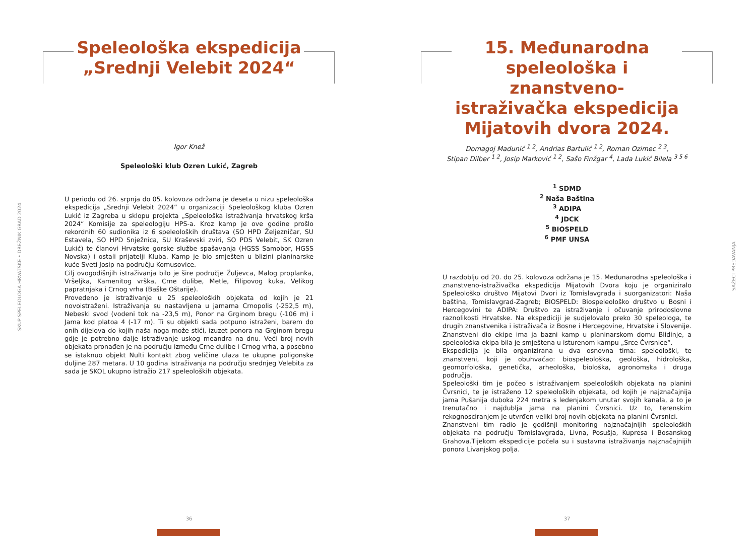Speleološka ekspedicija „Srednji Velebit 2024“
SKUP SPELEOLOGA HRVATSKE • DREŽNIK GRAD 2024.
Igor Knež
Speleološki klub Ozren Lukić, Zagreb
U periodu od 26. srpnja do 05. kolovoza održana je deseta u nizu speleološka ekspedicija „Srednji Velebit 2024“ u organizaciji Speleološkog kluba Ozren Lukić iz Zagreba u sklopu projekta „Speleološka istraživanja hrvatskog krša 2024“ Komisije za speleologiju HPS-a. Kroz kamp je ove godine prošlo rekordnih 60 sudionika iz 6 speleoloških društava (SO HPD Željezničar, SU Estavela, SO HPD Snježnica, SU Kraševski zviri, SO PDS Velebit, SK Ozren Lukić) te članovi Hrvatske gorske službe spašavanja (HGSS Samobor, HGSS Novska) i ostali prijatelji Kluba. Kamp je bio smješten u blizini planinarske kuće Sveti Josip na području Komusovice.
Cilj ovogodišnjih istraživanja bilo je šire područje Žuljevca, Malog proplanka, Vršeljka, Kamenitog vrška, Crne dulibe, Metle, Filipovog kuka, Velikog papratnjaka i Crnog vrha (Baške Oštarije).
Provedeno je istraživanje u 25 speleoloških objekata od kojih je 21 novoistraženi. Istraživanja su nastavljena u jamama Crnopolis (-252,5 m), Nebeski svod (vodeni tok na -23,5 m), Ponor na Grginom bregu (-106 m) i Jama kod platoa 4 (-17 m). Ti su objekti sada potpuno istraženi, barem do onih dijelova do kojih naša noga može stići, izuzet ponora na Grginom bregu gdje je potrebno dalje istraživanje uskog meandra na dnu. Veći broj novih objekata pronađen je na području između Crne dulibe i Crnog vrha, a posebno se istaknuo objekt Nulti kontakt zbog veličine ulaza te ukupne poligonske duljine 287 metara. U 10 godina istraživanja na području srednjeg Velebita za sada je SKOL ukupno istražio 217 speleoloških objekata.
36
15. Međunarodna speleološka i znanstveno-istraživačka ekspedicija Mijatovih dvora 2024.
SAŽECI PREDAVANJA
Domagoj Madunić <sup>1 2</sup>, Andrias Bartulić <sup>1 2</sup>, Roman Ozimec <sup>2 3</sup>,
Stipan Dilber <sup>1 2</sup>, Josip Marković <sup>1 2</sup>, Sašo Finžgar <sup>4</sup>, Lada Lukić Bilela <sup>3 5 6</sup>
<sup>1</sup> SDMD
<sup>2</sup> Naša Baština
<sup>3</sup> ADIPA
<sup>4</sup> JDCK
<sup>5</sup> BIOSPELD
<sup>6</sup> PMF UNSA
U razdoblju od 20. do 25. kolovoza održana je 15. Međunarodna speleološka i znanstveno-istraživačka ekspedicija Mijatovih Dvora koju je organiziralo Speleološko društvo Mijatovi Dvori iz Tomislavgrada i suorganizatori: Naša baština, Tomislavgrad-Zagreb; BIOSPELD: Biospeleološko društvo u Bosni i Hercegovini te ADIPA: Društvo za istraživanje i očuvanje prirodoslovne raznolikosti Hrvatske. Na ekspediciji je sudjelovalo preko 30 speleologa, te drugih znanstvenika i istraživača iz Bosne i Hercegovine, Hrvatske i Slovenije. Znanstveni dio ekipe ima ja bazni kamp u planinarskom domu Blidinje, a speleološka ekipa bila je smještena u isturenom kampu „Srce Čvrsnice“.
Ekspedicija je bila organizirana u dva osnovna tima: speleološki, te znanstveni, koji je obuhvaćao: biospeleološka, geološka, hidrološka, geomorfološka, genetička, arheološka, biološka, agronomska i druga područja.
Speleološki tim je počeo s istraživanjem speleoloških objekata na planini Čvrsnici, te je istraženo 12 speleoloških objekata, od kojih je najznačajnija jama Pušanija duboka 224 metra s ledenjakom unutar svojih kanala, a to je trenutačno i najdublja jama na planini Čvrsnici. Uz to, terenskim rekognosciranjem je utvrđen veliki broj novih objekata na planini Čvrsnici.
Znanstveni tim radio je godišnji monitoring najznačajnijih speleoloških objekata na području Tomislavgrada, Livna, Posušja, Kupresa i Bosanskog Grahova.Tijekom ekspedicije počela su i sustavna istraživanja najznačajnijih ponora Livanjskog polja.
37